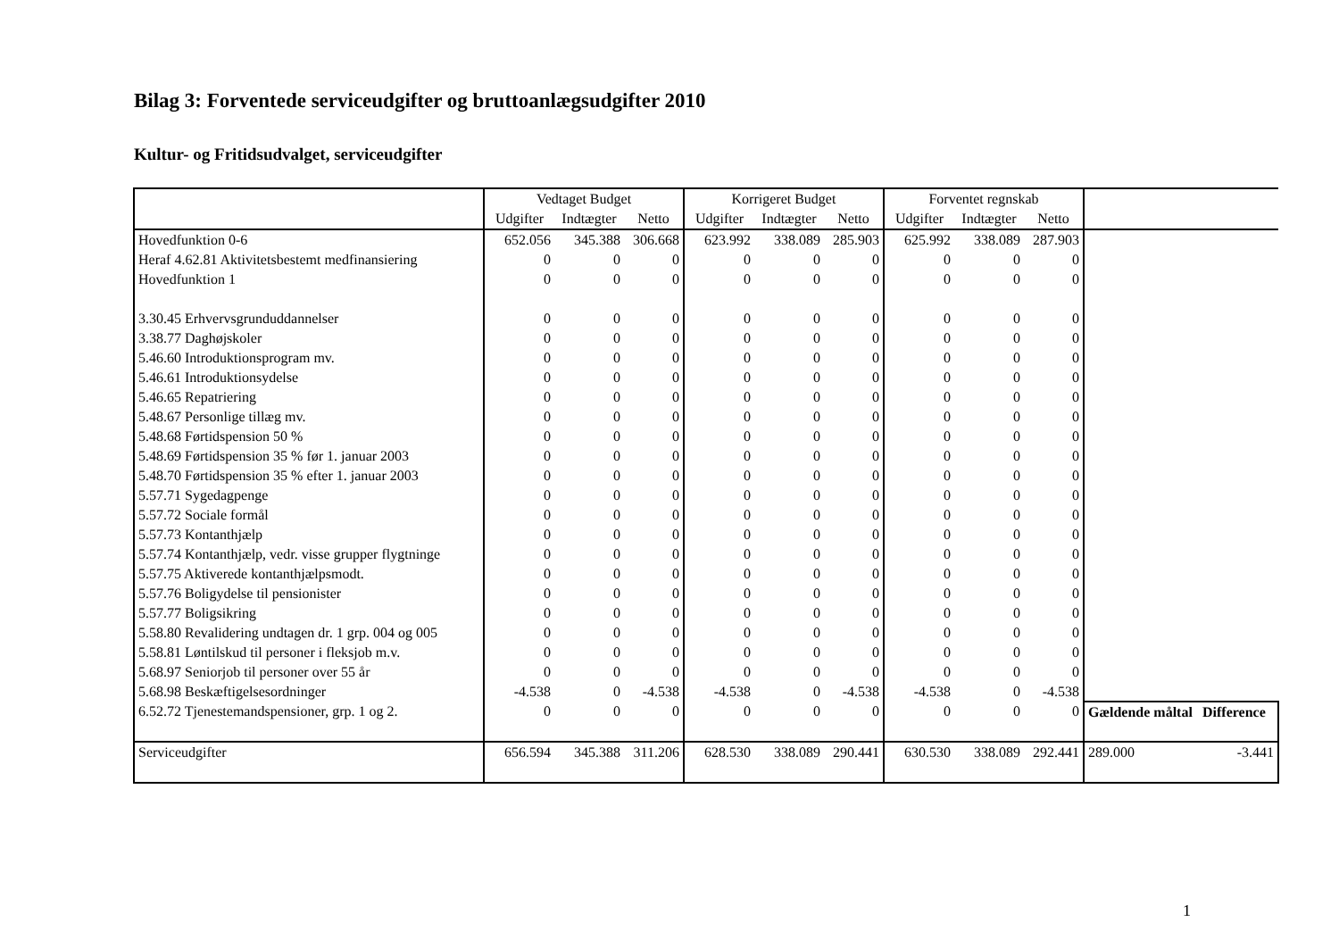Bilag 3: Forventede serviceudgifter og bruttoanlægsudgifter 2010
Kultur- og Fritidsudvalget, serviceudgifter
| | Vedtaget Budget | | | Korrigeret Budget | | | Forventet regnskab | | | | |
| --- | --- | --- | --- | --- | --- | --- | --- | --- | --- | --- | --- |
| | Udgifter | Indtægter | Netto | Udgifter | Indtægter | Netto | Udgifter | Indtægter | Netto | | |
| Hovedfunktion 0-6 | 652.056 | 345.388 | 306.668 | 623.992 | 338.089 | 285.903 | 625.992 | 338.089 | 287.903 | | |
| Heraf 4.62.81 Aktivitetsbestemt medfinansiering | 0 | 0 | 0 | 0 | 0 | 0 | 0 | 0 | 0 | | |
| Hovedfunktion 1 | 0 | 0 | 0 | 0 | 0 | 0 | 0 | 0 | 0 | | |
| 3.30.45 Erhvervsgrunduddannelser | 0 | 0 | 0 | 0 | 0 | 0 | 0 | 0 | 0 | | |
| 3.38.77 Daghøjskoler | 0 | 0 | 0 | 0 | 0 | 0 | 0 | 0 | 0 | | |
| 5.46.60 Introduktionsprogram mv. | 0 | 0 | 0 | 0 | 0 | 0 | 0 | 0 | 0 | | |
| 5.46.61 Introduktionsydelse | 0 | 0 | 0 | 0 | 0 | 0 | 0 | 0 | 0 | | |
| 5.46.65 Repatriering | 0 | 0 | 0 | 0 | 0 | 0 | 0 | 0 | 0 | | |
| 5.48.67 Personlige tillæg mv. | 0 | 0 | 0 | 0 | 0 | 0 | 0 | 0 | 0 | | |
| 5.48.68 Førtidspension 50 % | 0 | 0 | 0 | 0 | 0 | 0 | 0 | 0 | 0 | | |
| 5.48.69 Førtidspension 35 % før 1. januar 2003 | 0 | 0 | 0 | 0 | 0 | 0 | 0 | 0 | 0 | | |
| 5.48.70 Førtidspension 35 % efter 1. januar 2003 | 0 | 0 | 0 | 0 | 0 | 0 | 0 | 0 | 0 | | |
| 5.57.71 Sygedagpenge | 0 | 0 | 0 | 0 | 0 | 0 | 0 | 0 | 0 | | |
| 5.57.72 Sociale formål | 0 | 0 | 0 | 0 | 0 | 0 | 0 | 0 | 0 | | |
| 5.57.73 Kontanthjælp | 0 | 0 | 0 | 0 | 0 | 0 | 0 | 0 | 0 | | |
| 5.57.74 Kontanthjælp, vedr. visse grupper flygtninge | 0 | 0 | 0 | 0 | 0 | 0 | 0 | 0 | 0 | | |
| 5.57.75 Aktiverede kontanthjælpsmodt. | 0 | 0 | 0 | 0 | 0 | 0 | 0 | 0 | 0 | | |
| 5.57.76 Boligydelse til pensionister | 0 | 0 | 0 | 0 | 0 | 0 | 0 | 0 | 0 | | |
| 5.57.77 Boligsikring | 0 | 0 | 0 | 0 | 0 | 0 | 0 | 0 | 0 | | |
| 5.58.80 Revalidering undtagen dr. 1 grp. 004 og 005 | 0 | 0 | 0 | 0 | 0 | 0 | 0 | 0 | 0 | | |
| 5.58.81 Løntilskud til personer i fleksjob m.v. | 0 | 0 | 0 | 0 | 0 | 0 | 0 | 0 | 0 | | |
| 5.68.97 Seniorjob til personer over 55 år | 0 | 0 | 0 | 0 | 0 | 0 | 0 | 0 | 0 | | |
| 5.68.98 Beskæftigelsesordninger | -4.538 | 0 | -4.538 | -4.538 | 0 | -4.538 | -4.538 | 0 | -4.538 | | |
| 6.52.72 Tjenestemandspensioner, grp. 1 og 2. | 0 | 0 | 0 | 0 | 0 | 0 | 0 | 0 | 0 | Gældende måltal | Difference |
| Serviceudgifter | 656.594 | 345.388 | 311.206 | 628.530 | 338.089 | 290.441 | 630.530 | 338.089 | 292.441 | 289.000 | -3.441 |
1